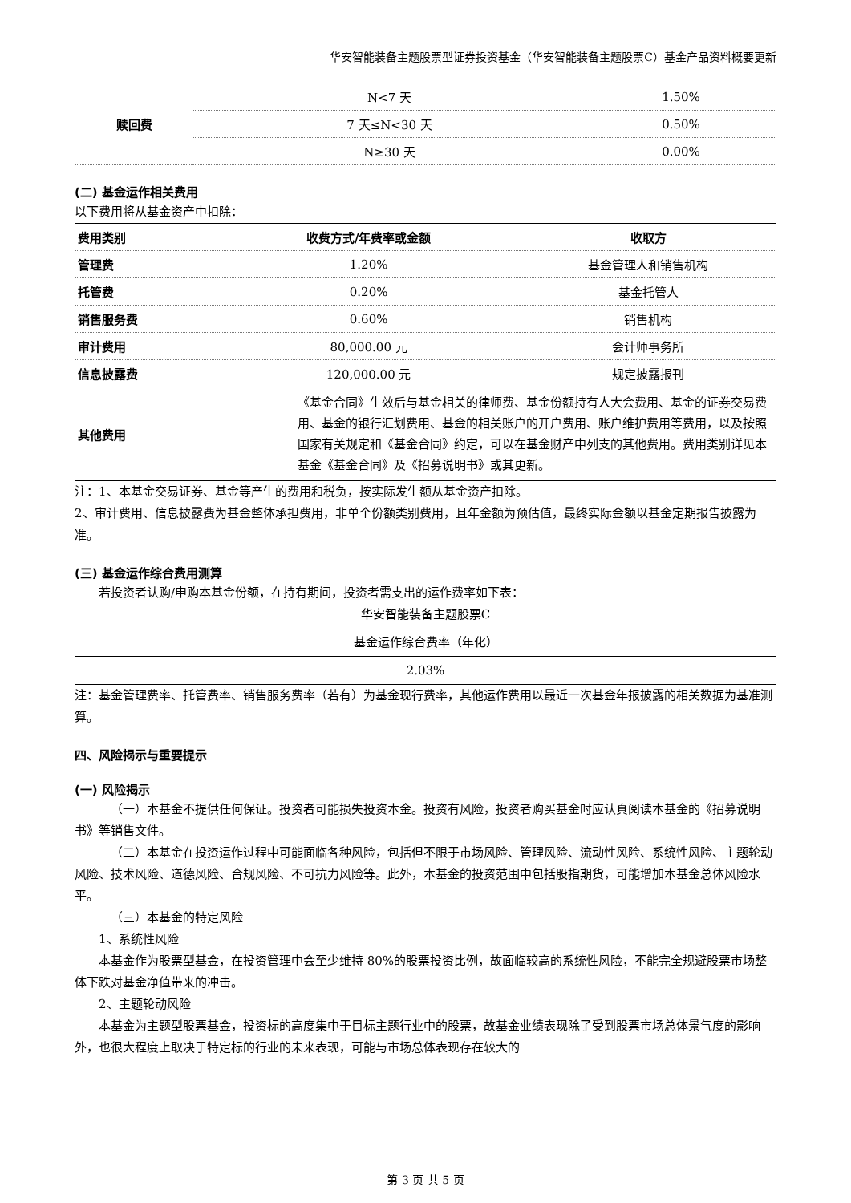华安智能装备主题股票型证券投资基金（华安智能装备主题股票C）基金产品资料概要更新
| 赎回费 | N<7 天 | 1.50% |
| | 7 天≤N<30 天 | 0.50% |
| | N≥30 天 | 0.00% |
(二) 基金运作相关费用
以下费用将从基金资产中扣除：
| 费用类别 | 收费方式/年费率或金额 | 收取方 |
| --- | --- | --- |
| 管理费 | 1.20% | 基金管理人和销售机构 |
| 托管费 | 0.20% | 基金托管人 |
| 销售服务费 | 0.60% | 销售机构 |
| 审计费用 | 80,000.00 元 | 会计师事务所 |
| 信息披露费 | 120,000.00 元 | 规定披露报刊 |
| 其他费用 | 《基金合同》生效后与基金相关的律师费、基金份额持有人大会费用、基金的证券交易费用、基金的银行汇划费用、基金的相关账户的开户费用、账户维护费用等费用，以及按照国家有关规定和《基金合同》约定，可以在基金财产中列支的其他费用。费用类别详见本基金《基金合同》及《招募说明书》或其更新。 | |
注：1、本基金交易证券、基金等产生的费用和税负，按实际发生额从基金资产扣除。
2、审计费用、信息披露费为基金整体承担费用，非单个份额类别费用，且年金额为预估值，最终实际金额以基金定期报告披露为准。
(三) 基金运作综合费用测算
若投资者认购/申购本基金份额，在持有期间，投资者需支出的运作费率如下表：
华安智能装备主题股票C
| 基金运作综合费率（年化） |
| 2.03% |
注：基金管理费率、托管费率、销售服务费率（若有）为基金现行费率，其他运作费用以最近一次基金年报披露的相关数据为基准测算。
四、风险揭示与重要提示
(一) 风险揭示
（一）本基金不提供任何保证。投资者可能损失投资本金。投资有风险，投资者购买基金时应认真阅读本基金的《招募说明书》等销售文件。
（二）本基金在投资运作过程中可能面临各种风险，包括但不限于市场风险、管理风险、流动性风险、系统性风险、主题轮动风险、技术风险、道德风险、合规风险、不可抗力风险等。此外，本基金的投资范围中包括股指期货，可能增加本基金总体风险水平。
（三）本基金的特定风险
1、系统性风险
本基金作为股票型基金，在投资管理中会至少维持 80%的股票投资比例，故面临较高的系统性风险，不能完全规避股票市场整体下跌对基金净值带来的冲击。
2、主题轮动风险
本基金为主题型股票基金，投资标的高度集中于目标主题行业中的股票，故基金业绩表现除了受到股票市场总体景气度的影响外，也很大程度上取决于特定标的行业的未来表现，可能与市场总体表现存在较大的
第 3 页 共 5 页